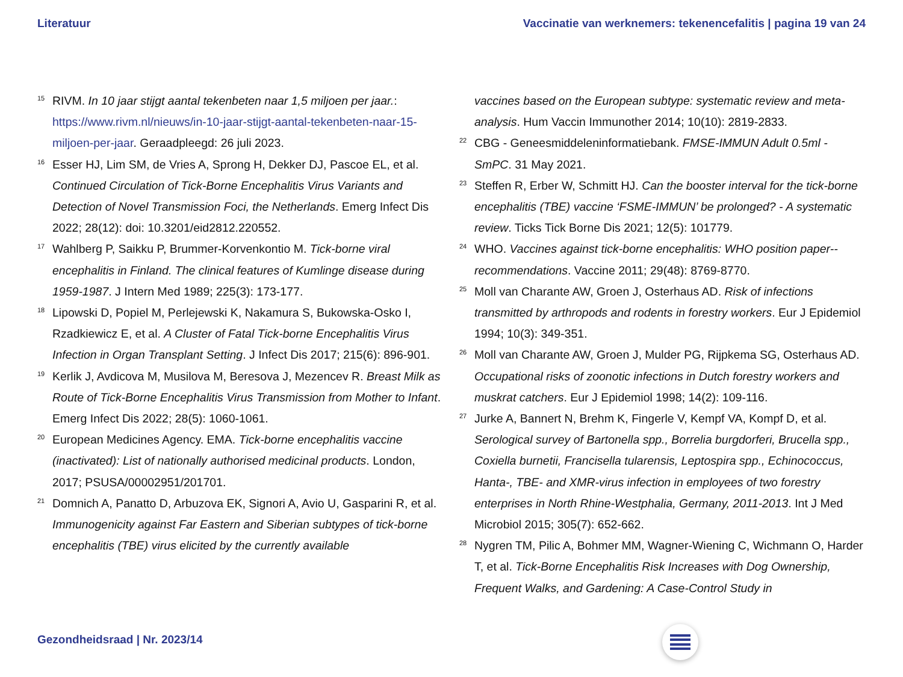Literatuur Vaccinatie van werknemers: tekenencefalitis | pagina 19 van 24
15 RIVM. In 10 jaar stijgt aantal tekenbeten naar 1,5 miljoen per jaar.: https://www.rivm.nl/nieuws/in-10-jaar-stijgt-aantal-tekenbeten-naar-15-miljoen-per-jaar. Geraadpleegd: 26 juli 2023.
16 Esser HJ, Lim SM, de Vries A, Sprong H, Dekker DJ, Pascoe EL, et al. Continued Circulation of Tick-Borne Encephalitis Virus Variants and Detection of Novel Transmission Foci, the Netherlands. Emerg Infect Dis 2022; 28(12): doi: 10.3201/eid2812.220552.
17 Wahlberg P, Saikku P, Brummer-Korvenkontio M. Tick-borne viral encephalitis in Finland. The clinical features of Kumlinge disease during 1959-1987. J Intern Med 1989; 225(3): 173-177.
18 Lipowski D, Popiel M, Perlejewski K, Nakamura S, Bukowska-Osko I, Rzadkiewicz E, et al. A Cluster of Fatal Tick-borne Encephalitis Virus Infection in Organ Transplant Setting. J Infect Dis 2017; 215(6): 896-901.
19 Kerlik J, Avdicova M, Musilova M, Beresova J, Mezencev R. Breast Milk as Route of Tick-Borne Encephalitis Virus Transmission from Mother to Infant. Emerg Infect Dis 2022; 28(5): 1060-1061.
20 European Medicines Agency. EMA. Tick-borne encephalitis vaccine (inactivated): List of nationally authorised medicinal products. London, 2017; PSUSA/00002951/201701.
21 Domnich A, Panatto D, Arbuzova EK, Signori A, Avio U, Gasparini R, et al. Immunogenicity against Far Eastern and Siberian subtypes of tick-borne encephalitis (TBE) virus elicited by the currently available
vaccines based on the European subtype: systematic review and meta-analysis. Hum Vaccin Immunother 2014; 10(10): 2819-2833.
22 CBG - Geneesmiddeleninformatiebank. FMSE-IMMUN Adult 0.5ml - SmPC. 31 May 2021.
23 Steffen R, Erber W, Schmitt HJ. Can the booster interval for the tick-borne encephalitis (TBE) vaccine ‘FSME-IMMUN’ be prolonged? - A systematic review. Ticks Tick Borne Dis 2021; 12(5): 101779.
24 WHO. Vaccines against tick-borne encephalitis: WHO position paper--recommendations. Vaccine 2011; 29(48): 8769-8770.
25 Moll van Charante AW, Groen J, Osterhaus AD. Risk of infections transmitted by arthropods and rodents in forestry workers. Eur J Epidemiol 1994; 10(3): 349-351.
26 Moll van Charante AW, Groen J, Mulder PG, Rijpkema SG, Osterhaus AD. Occupational risks of zoonotic infections in Dutch forestry workers and muskrat catchers. Eur J Epidemiol 1998; 14(2): 109-116.
27 Jurke A, Bannert N, Brehm K, Fingerle V, Kempf VA, Kompf D, et al. Serological survey of Bartonella spp., Borrelia burgdorferi, Brucella spp., Coxiella burnetii, Francisella tularensis, Leptospira spp., Echinococcus, Hanta-, TBE- and XMR-virus infection in employees of two forestry enterprises in North Rhine-Westphalia, Germany, 2011-2013. Int J Med Microbiol 2015; 305(7): 652-662.
28 Nygren TM, Pilic A, Bohmer MM, Wagner-Wiening C, Wichmann O, Harder T, et al. Tick-Borne Encephalitis Risk Increases with Dog Ownership, Frequent Walks, and Gardening: A Case-Control Study in
Gezondheidsraad | Nr. 2023/14